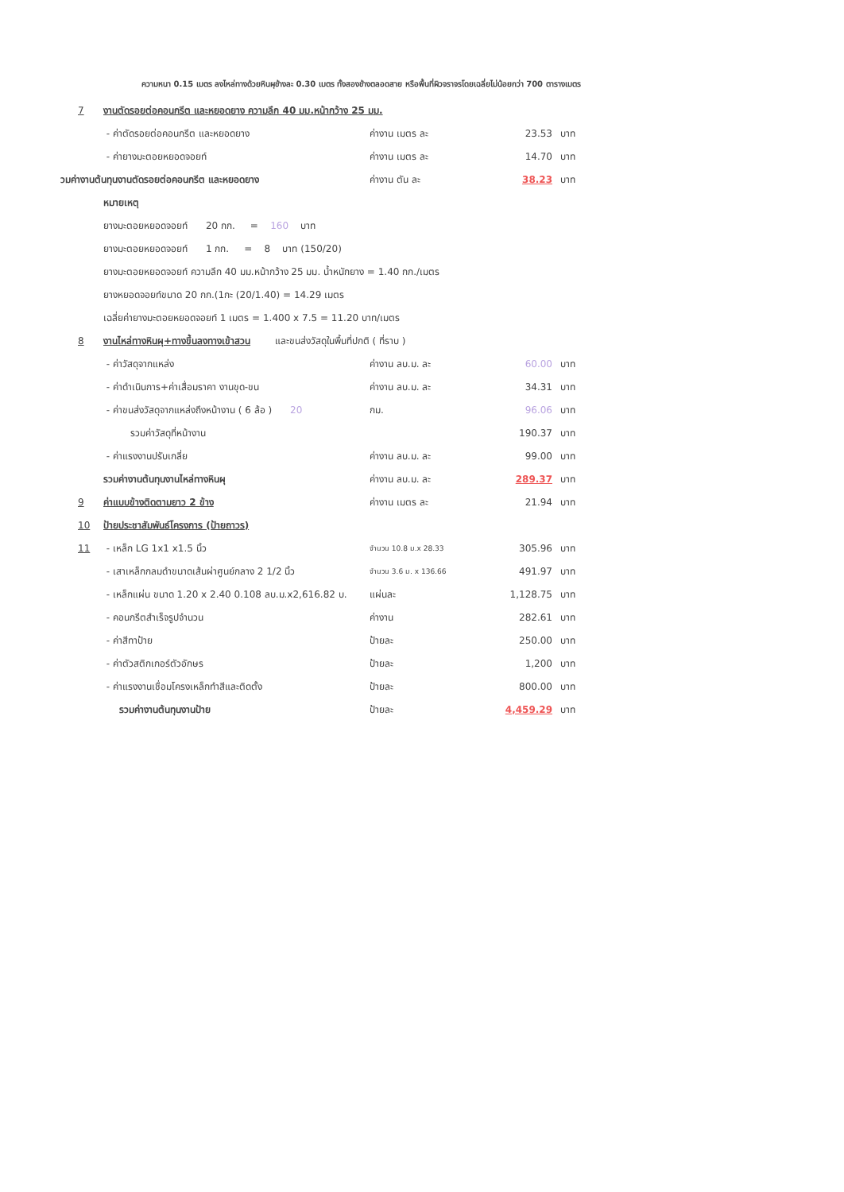ความหนา 0.15 เมตร ลงไหล่ทางด้วยหินผุข้างละ 0.30 เมตร ทั้งสองข้างตลอดสาย หรือพื้นที่ผิวจราจรโดยเฉลี่ยไม่น้อยกว่า 700 ตารางเมตร
| 7 | งานตัดรอยต่อคอนกรีต และหยอดยาง ความลึก 40 มม.หน้ากว้าง 25 มม. | | | | |
| | - ค่าตัดรอยต่อคอนกรีต และหยอดยาง | ค่างาน เมตร ละ | | 23.53 | บาท |
| | - ค่ายางมะตอยหยอดจอยท์ | ค่างาน เมตร ละ | | 14.70 | บาท |
| วมค่างานต้นทุนงานตัดรอยต่อคอนกรีต และหยอดยาง | | ค่างาน ตัน ละ | | 38.23 | บาท |
| | หมายเหตุ | | | | |
| | ยางมะตอยหยอดจอยท์ 20 กก. = 160 บาท | | | | |
| | ยางมะตอยหยอดจอยท์ 1 กก. = 8 บาท (150/20) | | | | |
| | ยางมะตอยหยอดจอยท์ ความลึก 40 มม.หน้ากว้าง 25 มม. น้ำหนักยาง = 1.40 กก./เมตร | | | | |
| | ยางหยอดจอยท์ขนาด 20 กก.(1กะ (20/1.40) = 14.29 เมตร | | | | |
| | เฉลี่ยค่ายางมะตอยหยอดจอยท์ 1 เมตร = 1.400 x 7.5 = 11.20 บาท/เมตร | | | | |
| 8 | งานไหล่ทางหินผุ+ทางขึ้นลงทางเข้าสวน และขนส่งวัสดุในพื้นที่ปกติ ( ที่ราบ ) | | | | |
| | - ค่าวัสดุจากแหล่ง | ค่างาน ลบ.ม. ละ | | 60.00 | บาท |
| | - ค่าดำเนินการ+ค่าเสื่อมราคา งานขุด-ขน | ค่างาน ลบ.ม. ละ | | 34.31 | บาท |
| | - ค่าขนส่งวัสดุจากแหล่งถึงหน้างาน ( 6 ล้อ ) 20 | กม. | | 96.06 | บาท |
| | รวมค่าวัสดุที่หน้างาน | | | 190.37 | บาท |
| | - ค่าแรงงานปรับเกลี่ย | ค่างาน ลบ.ม. ละ | | 99.00 | บาท |
| | รวมค่างานต้นทุนงานไหล่ทางหินผุ | ค่างาน ลบ.ม. ละ | | 289.37 | บาท |
| 9 | ค่าแบบข้างติดตามยาว 2 ข้าง | ค่างาน เมตร ละ | | 21.94 | บาท |
| 10 | ป้ายประชาสัมพันธ์โครงการ (ป้ายถาวร) | | | | |
| 11 | - เหล็ก LG 1x1 x1.5 นิ้ว | จำนวน 10.8 ม.x 28.33 | | 305.96 | บาท |
| | - เสาเหล็กกลมดำขนาดเส้นผ่าศูนย์กลาง 2 1/2 นิ้ว | จำนวน 3.6 ม. x 136.66 | | 491.97 | บาท |
| | - เหล็กแผ่น ขนาด 1.20 x 2.40 0.108 ลบ.ม.x2,616.82 บ. | แผ่นละ | | 1,128.75 | บาท |
| | - คอนกรีตสำเร็จรูปจำนวน | ค่างาน | | 282.61 | บาท |
| | - ค่าสีทาป้าย | ป้ายละ | | 250.00 | บาท |
| | - ค่าตัวสติกเกอร์ตัวอักษร | ป้ายละ | | 1,200 | บาท |
| | - ค่าแรงงานเชื่อมโครงเหล็กทำสีและติดตั้ง | ป้ายละ | | 800.00 | บาท |
| | รวมค่างานต้นทุนงานป้าย | ป้ายละ | | 4,459.29 | บาท |